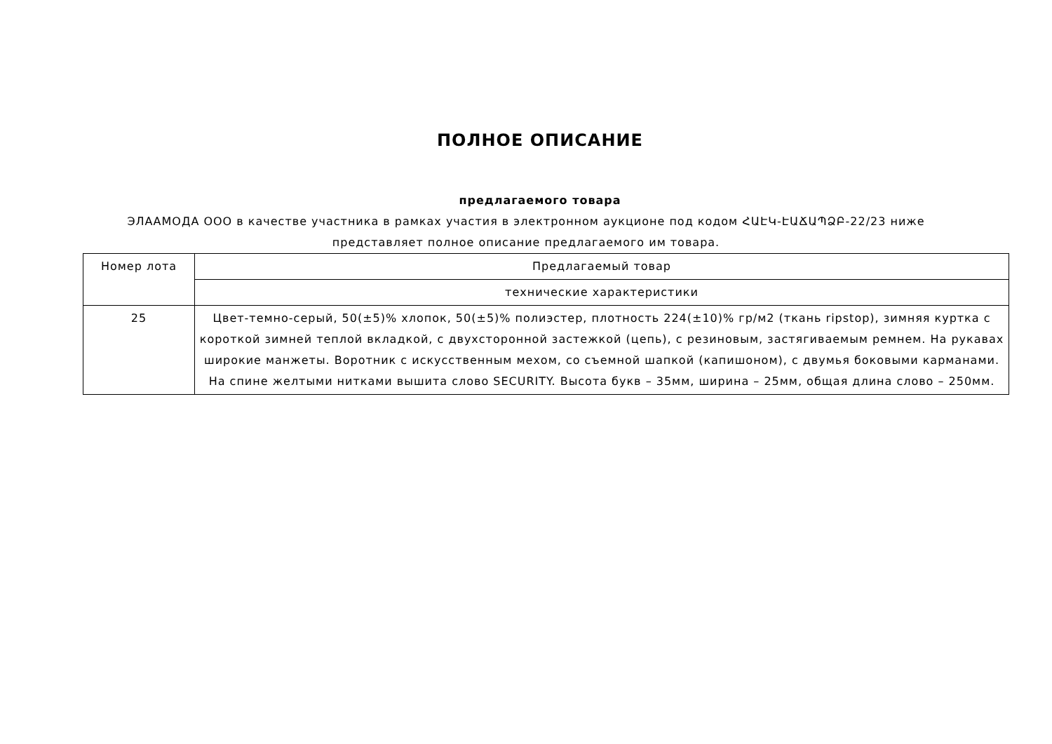ПОЛНОЕ ОПИСАНИЕ
предлагаемого товара
ЭЛААМОДА ООО в качестве участника в рамках участия в электронном аукционе под кодом ՀԱԷԿ-ԷԱՃԱՊՁԲ-22/23 ниже представляет полное описание предлагаемого им товара.
| Номер лота | Предлагаемый товар |
| | технические характеристики |
| 25 | Цвет-темно-серый, 50(±5)% хлопок, 50(±5)% полиэстер, плотность 224(±10)% гр/м2 (ткань ripstop), зимняя куртка с короткой зимней теплой вкладкой, с двухсторонной застежкой (цепь), с резиновым, застягиваемым ремнем. На рукавах широкие манжеты. Воротник с искусственным мехом, со съемной шапкой (капишоном), с двумья боковыми карманами. На спине желтыми нитками вышита слово SECURITY. Высота букв – 35мм, ширина – 25мм, общая длина слово – 250мм. |